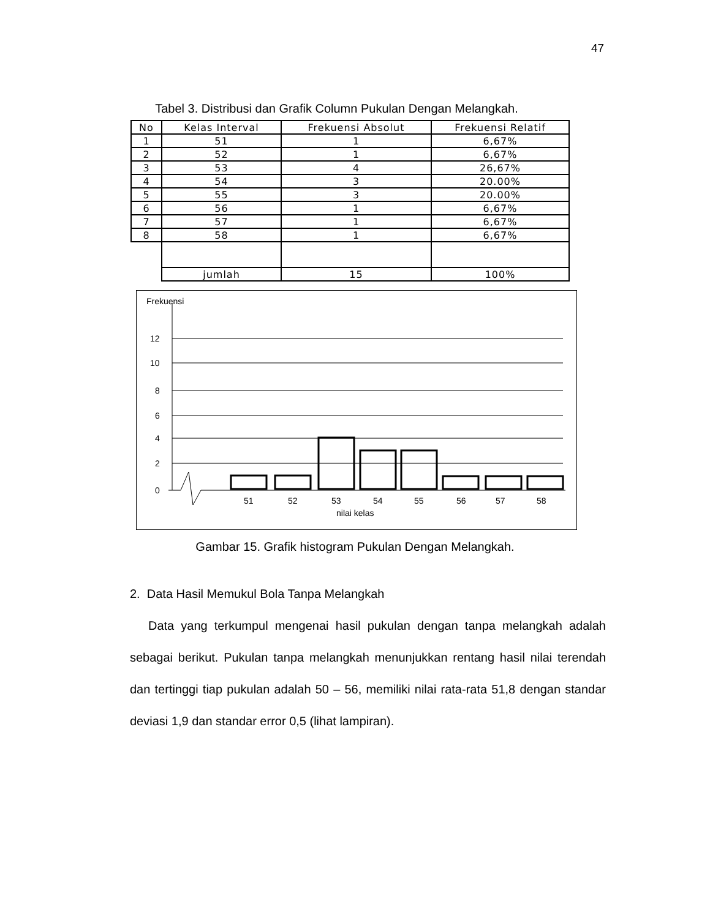47
Tabel 3. Distribusi dan Grafik Column Pukulan Dengan Melangkah.
| No | Kelas Interval | Frekuensi Absolut | Frekuensi Relatif |
| --- | --- | --- | --- |
| 1 | 51 | 1 | 6,67% |
| 2 | 52 | 1 | 6,67% |
| 3 | 53 | 4 | 26,67% |
| 4 | 54 | 3 | 20.00% |
| 5 | 55 | 3 | 20.00% |
| 6 | 56 | 1 | 6,67% |
| 7 | 57 | 1 | 6,67% |
| 8 | 58 | 1 | 6,67% |
| | jumlah | 15 | 100% |
Frekuensi
12
10
8
6
4
2
0
51
52
53
54
55
56
57
58
nilai kelas
Gambar 15. Grafik histogram Pukulan Dengan Melangkah.
2. Data Hasil Memukul Bola Tanpa Melangkah
Data yang terkumpul mengenai hasil pukulan dengan tanpa melangkah adalah sebagai berikut. Pukulan tanpa melangkah menunjukkan rentang hasil nilai terendah dan tertinggi tiap pukulan adalah 50 – 56, memiliki nilai rata-rata 51,8 dengan standar deviasi 1,9 dan standar error 0,5 (lihat lampiran).